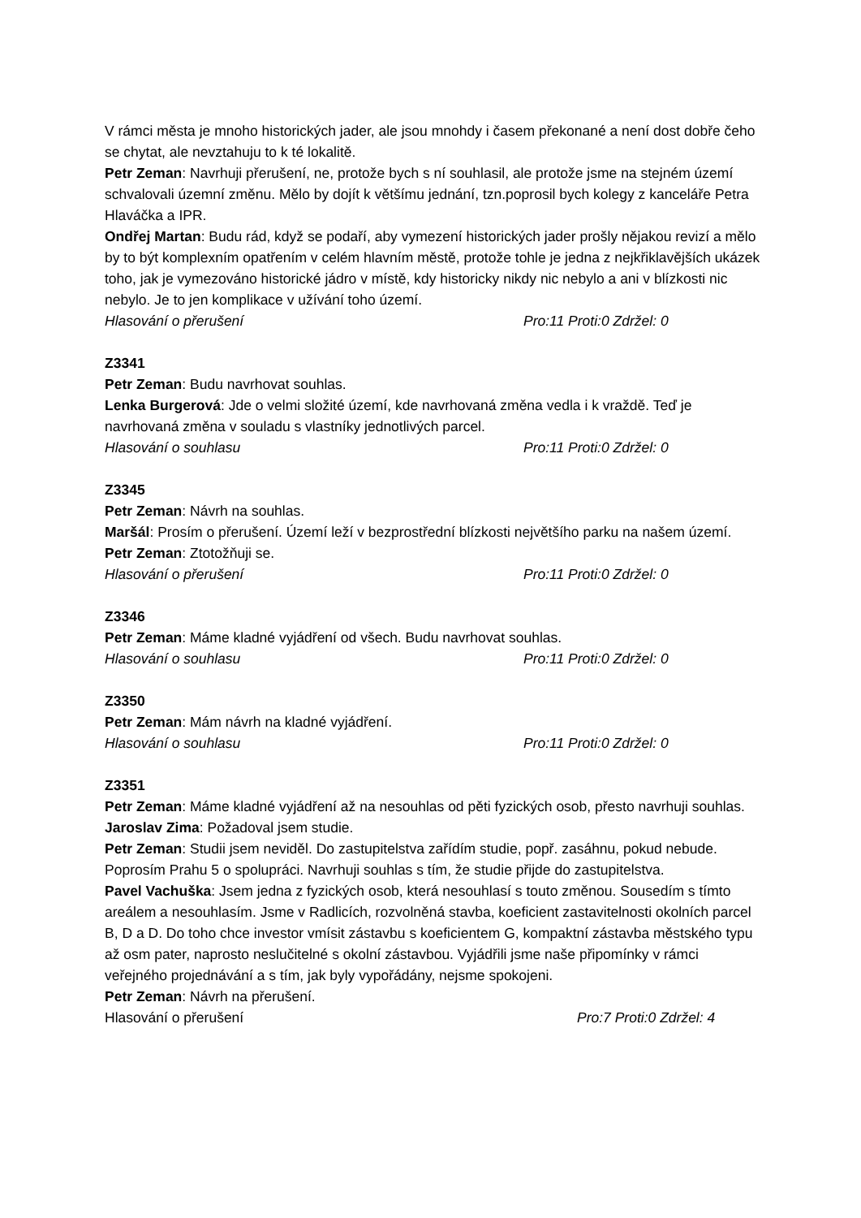V rámci města je mnoho historických jader, ale jsou mnohdy i časem překonané a není dost dobře čeho se chytat, ale nevztahuju to k té lokalitě.
Petr Zeman: Navrhuji přerušení, ne, protože bych s ní souhlasil, ale protože jsme na stejném území schvalovali územní změnu. Mělo by dojít k většímu jednání, tzn.poprosil bych kolegy z kanceláře Petra Hlaváčka a IPR.
Ondřej Martan: Budu rád, když se podaří, aby vymezení historických jader prošly nějakou revizí a mělo by to být komplexním opatřením v celém hlavním městě, protože tohle je jedna z nejkřiklavějších ukázek toho, jak je vymezováno historické jádro v místě, kdy historicky nikdy nic nebylo a ani v blízkosti nic nebylo. Je to jen komplikace v užívání toho území.
Hlasování o přerušení Pro:11 Proti:0 Zdržel: 0
Z3341
Petr Zeman: Budu navrhovat souhlas.
Lenka Burgerová: Jde o velmi složité území, kde navrhovaná změna vedla i k vraždě. Teď je navrhovaná změna v souladu s vlastníky jednotlivých parcel.
Hlasování o souhlasu Pro:11 Proti:0 Zdržel: 0
Z3345
Petr Zeman: Návrh na souhlas.
Maršál: Prosím o přerušení. Území leží v bezprostřední blízkosti největšího parku na našem území.
Petr Zeman: Ztotožňuji se.
Hlasování o přerušení Pro:11 Proti:0 Zdržel: 0
Z3346
Petr Zeman: Máme kladné vyjádření od všech. Budu navrhovat souhlas.
Hlasování o souhlasu Pro:11 Proti:0 Zdržel: 0
Z3350
Petr Zeman: Mám návrh na kladné vyjádření.
Hlasování o souhlasu Pro:11 Proti:0 Zdržel: 0
Z3351
Petr Zeman: Máme kladné vyjádření až na nesouhlas od pěti fyzických osob, přesto navrhuji souhlas.
Jaroslav Zima: Požadoval jsem studie.
Petr Zeman: Studii jsem neviděl. Do zastupitelstva zařídím studie, popř. zasáhnu, pokud nebude. Poprosím Prahu 5 o spolupráci. Navrhuji souhlas s tím, že studie přijde do zastupitelstva.
Pavel Vachuška: Jsem jedna z fyzických osob, která nesouhlasí s touto změnou. Sousedím s tímto areálem a nesouhlasím. Jsme v Radlicích, rozvolněná stavba, koeficient zastavitelnosti okolních parcel B, D a D. Do toho chce investor vmísit zástavbu s koeficientem G, kompaktní zástavba městského typu až osm pater, naprosto neslučitelné s okolní zástavbou. Vyjádřili jsme naše připomínky v rámci veřejného projednávání a s tím, jak byly vypořádány, nejsme spokojeni.
Petr Zeman: Návrh na přerušení.
Hlasování o přerušení Pro:7 Proti:0 Zdržel: 4